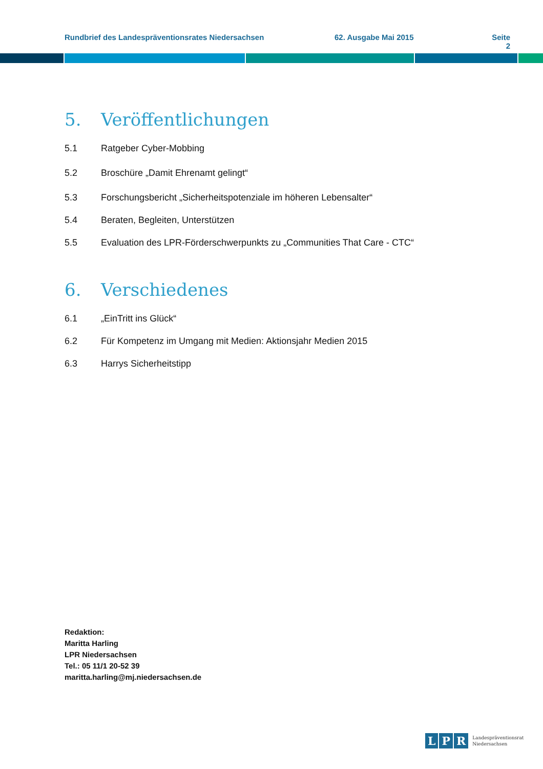Rundbrief des Landespräventionsrates Niedersachsen 62. Ausgabe Mai 2015 Seite 2
5. Veröffentlichungen
5.1 Ratgeber Cyber-Mobbing
5.2 Broschüre „Damit Ehrenamt gelingt“
5.3 Forschungsbericht „Sicherheitspotenziale im höheren Lebensalter“
5.4 Beraten, Begleiten, Unterstützen
5.5 Evaluation des LPR-Förderschwerpunkts zu „Communities That Care - CTC“
6. Verschiedenes
6.1 „EinTritt ins Glück“
6.2 Für Kompetenz im Umgang mit Medien: Aktionsjahr Medien 2015
6.3 Harrys Sicherheitstipp
Redaktion:
Maritta Harling
LPR Niedersachsen
Tel.: 05 11/1 20-52 39
maritta.harling@mj.niedersachsen.de
L P R Landespräventionsrat
Niedersachsen